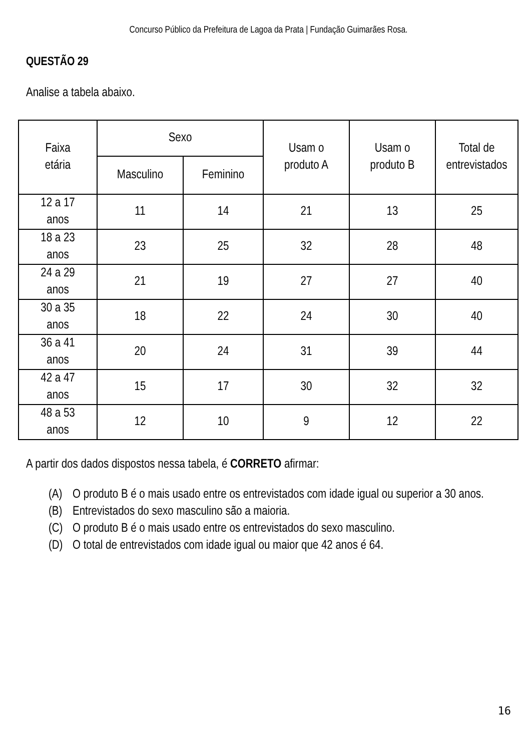Concurso Público da Prefeitura de Lagoa da Prata | Fundação Guimarães Rosa.
QUESTÃO 29
Analise a tabela abaixo.
| Faixa etária | Sexo | | Usam o produto A | Usam o produto B | Total de entrevistados |
| --- | --- | --- | --- | --- | --- |
| | Masculino | Feminino | | | |
| 12 a 17 anos | 11 | 14 | 21 | 13 | 25 |
| 18 a 23 anos | 23 | 25 | 32 | 28 | 48 |
| 24 a 29 anos | 21 | 19 | 27 | 27 | 40 |
| 30 a 35 anos | 18 | 22 | 24 | 30 | 40 |
| 36 a 41 anos | 20 | 24 | 31 | 39 | 44 |
| 42 a 47 anos | 15 | 17 | 30 | 32 | 32 |
| 48 a 53 anos | 12 | 10 | 9 | 12 | 22 |
A partir dos dados dispostos nessa tabela, é CORRETO afirmar:
(A) O produto B é o mais usado entre os entrevistados com idade igual ou superior a 30 anos.
(B) Entrevistados do sexo masculino são a maioria.
(C) O produto B é o mais usado entre os entrevistados do sexo masculino.
(D) O total de entrevistados com idade igual ou maior que 42 anos é 64.
16